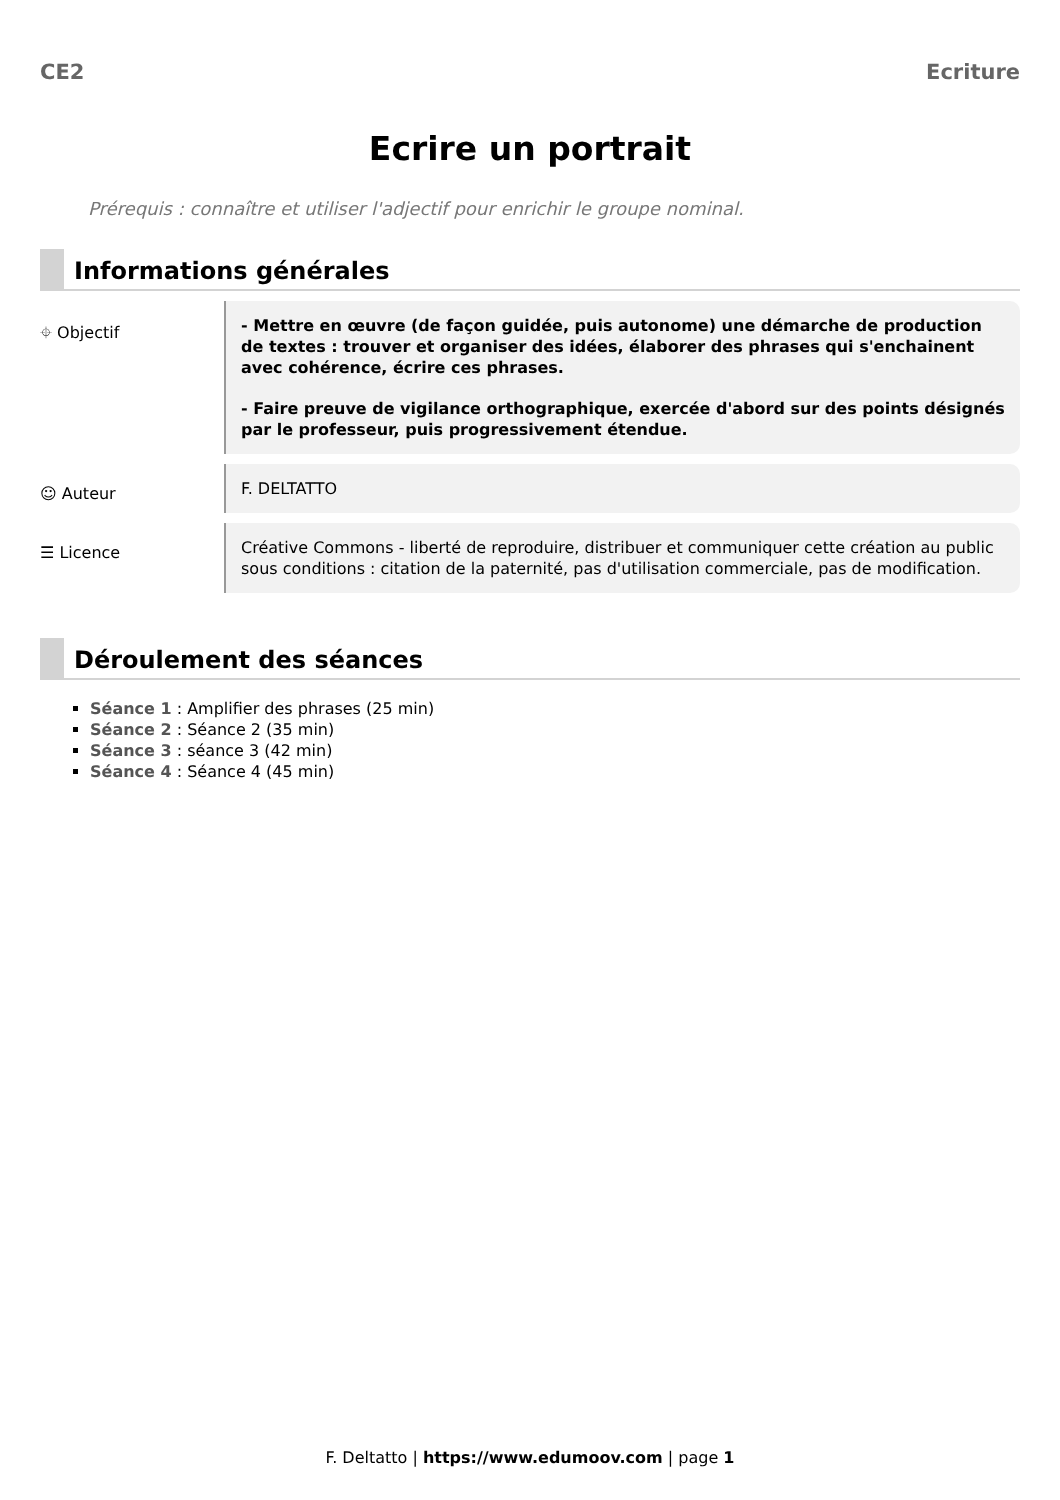CE2 Ecriture
Ecrire un portrait
Prérequis : connaître et utiliser l'adjectif pour enrichir le groupe nominal.
Informations générales
⌖ Objectif
- Mettre en œuvre (de façon guidée, puis autonome) une démarche de production de textes : trouver et organiser des idées, élaborer des phrases qui s'enchainent avec cohérence, écrire ces phrases.
- Faire preuve de vigilance orthographique, exercée d'abord sur des points désignés par le professeur, puis progressivement étendue.
☺ Auteur
F. DELTATTO
☰ Licence
Créative Commons - liberté de reproduire, distribuer et communiquer cette création au public sous conditions : citation de la paternité, pas d'utilisation commerciale, pas de modification.
Déroulement des séances
Séance 1 : Amplifier des phrases (25 min)
Séance 2 : Séance 2 (35 min)
Séance 3 : séance 3 (42 min)
Séance 4 : Séance 4 (45 min)
F. Deltatto | https://www.edumoov.com | page 1